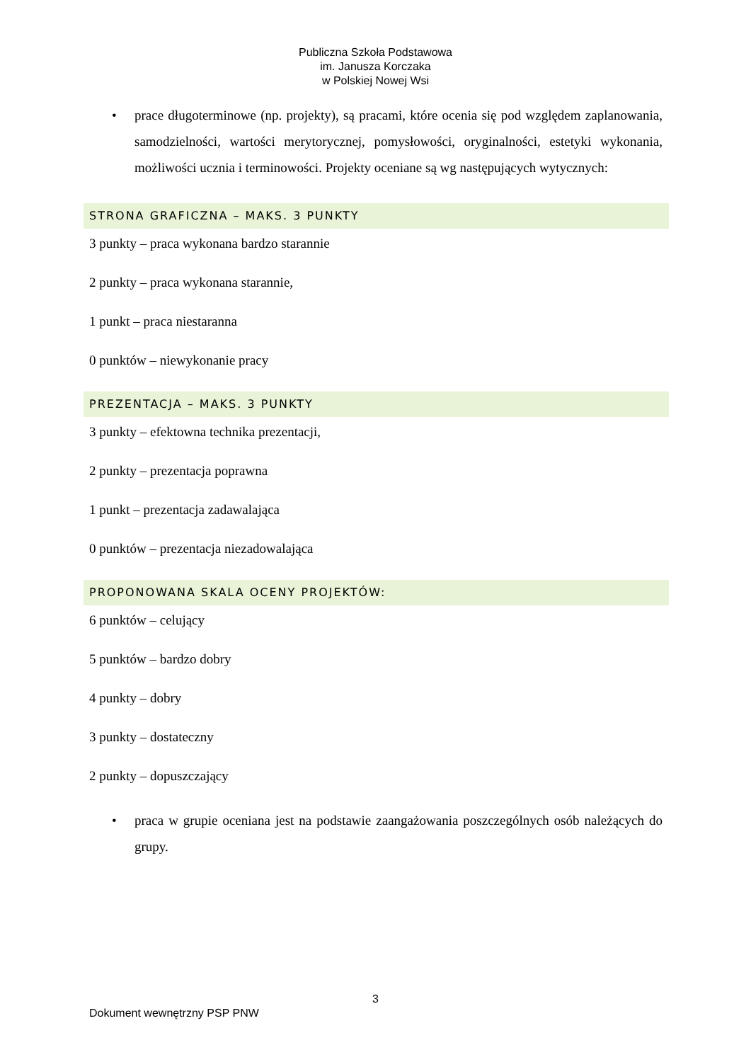Publiczna Szkoła Podstawowa
im. Janusza Korczaka
w Polskiej Nowej Wsi
• prace długoterminowe (np. projekty), są pracami, które ocenia się pod względem zaplanowania, samodzielności, wartości merytorycznej, pomysłowości, oryginalności, estetyki wykonania, możliwości ucznia i terminowości. Projekty oceniane są wg następujących wytycznych:
STRONA GRAFICZNA – MAKS. 3 PUNKTY
3 punkty – praca wykonana bardzo starannie
2 punkty – praca wykonana starannie,
1 punkt – praca niestaranna
0 punktów – niewykonanie pracy
PREZENTACJA – MAKS. 3 PUNKTY
3 punkty – efektowna technika prezentacji,
2 punkty – prezentacja poprawna
1 punkt – prezentacja zadawalająca
0 punktów – prezentacja niezadowalająca
PROPONOWANA SKALA OCENY PROJEKTÓW:
6 punktów – celujący
5 punktów – bardzo dobry
4 punkty – dobry
3 punkty – dostateczny
2 punkty – dopuszczający
• praca w grupie oceniana jest na podstawie zaangażowania poszczególnych osób należących do grupy.
3
Dokument wewnętrzny PSP PNW